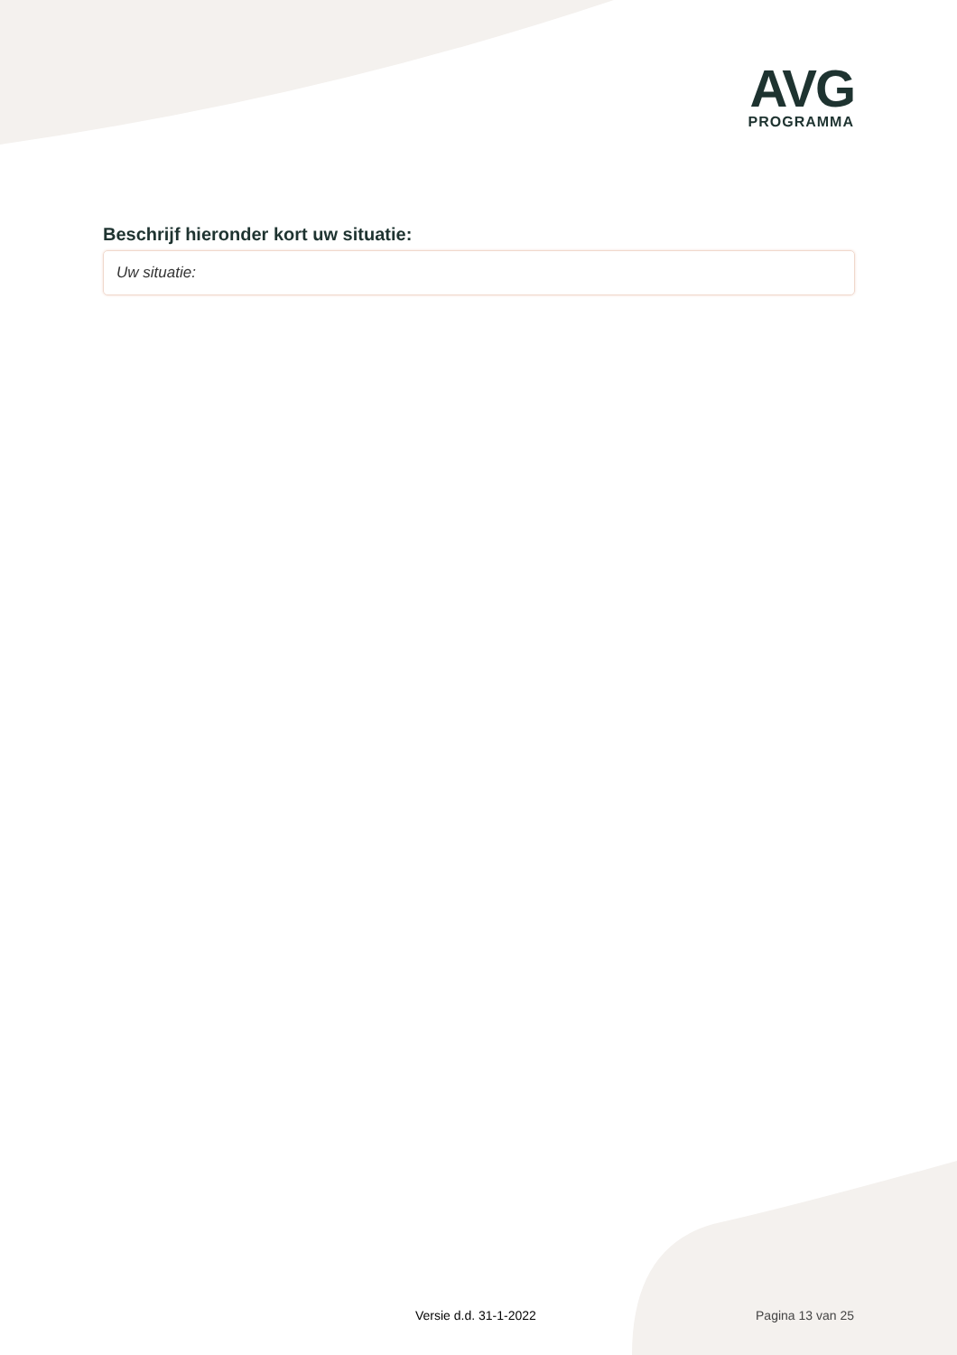AVG
PROGRAMMA
Beschrijf hieronder kort uw situatie:
Uw situatie:
Versie d.d. 31-1-2022 Pagina 13 van 25